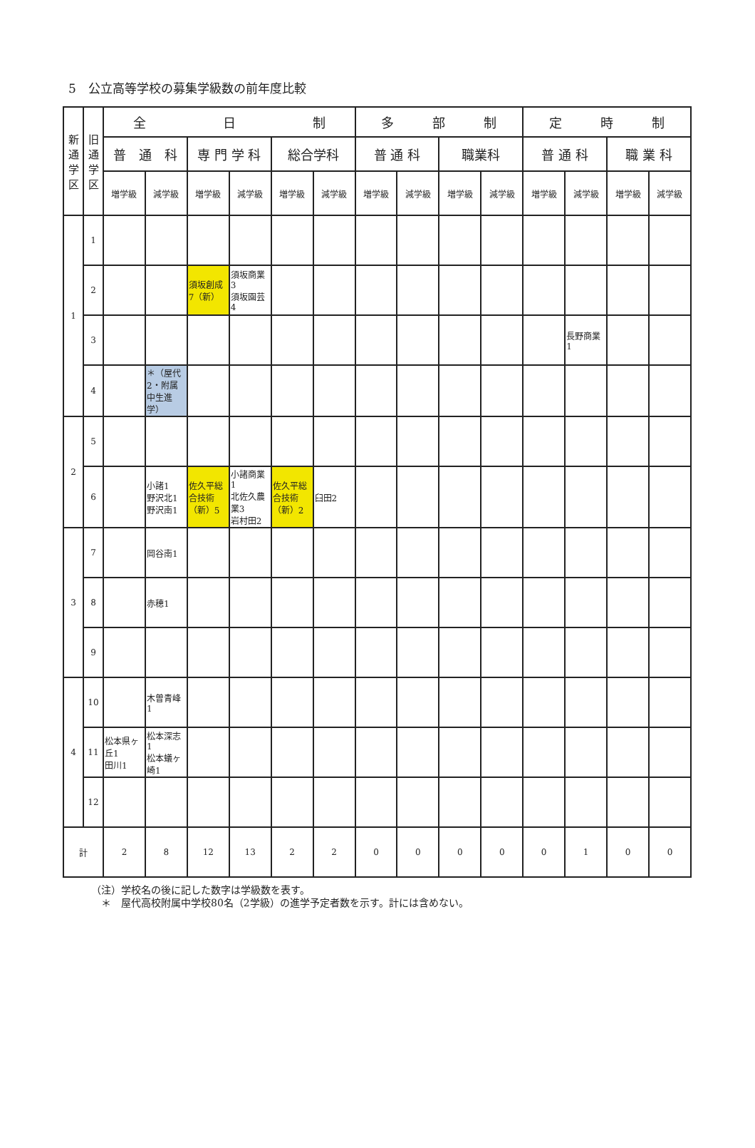5　公立高等学校の募集学級数の前年度比較
| 新通学区 | 旧通学区 | 全 日 制 | | | | | | 多 部 制 | | | | 定 時 制 | | | |
| --- | --- | --- | --- | --- | --- | --- | --- | --- | --- | --- | --- | --- | --- | --- | --- |
| | | 普 通 科 | | 専 門 学 科 | | 総合学科 | | 普 通 科 | | 職業科 | | 普 通 科 | | 職 業 科 | |
| | | 増学級 | 減学級 | 増学級 | 減学級 | 増学級 | 減学級 | 増学級 | 減学級 | 増学級 | 減学級 | 増学級 | 減学級 | 増学級 | 減学級 |
| 1 | 1 | | | | | | | | | | | | | | |
| | 2 | | | 須坂創成7（新） | 須坂商業3 須坂園芸4 | | | | | | | | | | |
| | 3 | | | | | | | | | | | | 長野商業1 | | |
| | 4 | | ＊（屋代2・附属中生進学） | | | | | | | | | | | | |
| 2 | 5 | | | | | | | | | | | | | | |
| | 6 | | 小諸1 野沢北1 野沢南1 | 佐久平総合技術（新）5 | 小諸商業1 北佐久農業3 岩村田2 | 佐久平総合技術（新）2 | 臼田2 | | | | | | | | |
| 3 | 7 | | 岡谷南1 | | | | | | | | | | | | |
| | 8 | | 赤穂1 | | | | | | | | | | | | |
| | 9 | | | | | | | | | | | | | | |
| 4 | 10 | | 木曽青峰1 | | | | | | | | | | | | |
| | 11 | 松本県ヶ丘1 田川1 | 松本深志1 松本蟻ヶ崎1 | | | | | | | | | | | | |
| | 12 | | | | | | | | | | | | | | |
| 計 | | 2 | 8 | 12 | 13 | 2 | 2 | 0 | 0 | 0 | 0 | 0 | 1 | 0 | 0 |
（注）学校名の後に記した数字は学級数を表す。
　＊　屋代高校附属中学校80名（2学級）の進学予定者数を示す。計には含めない。